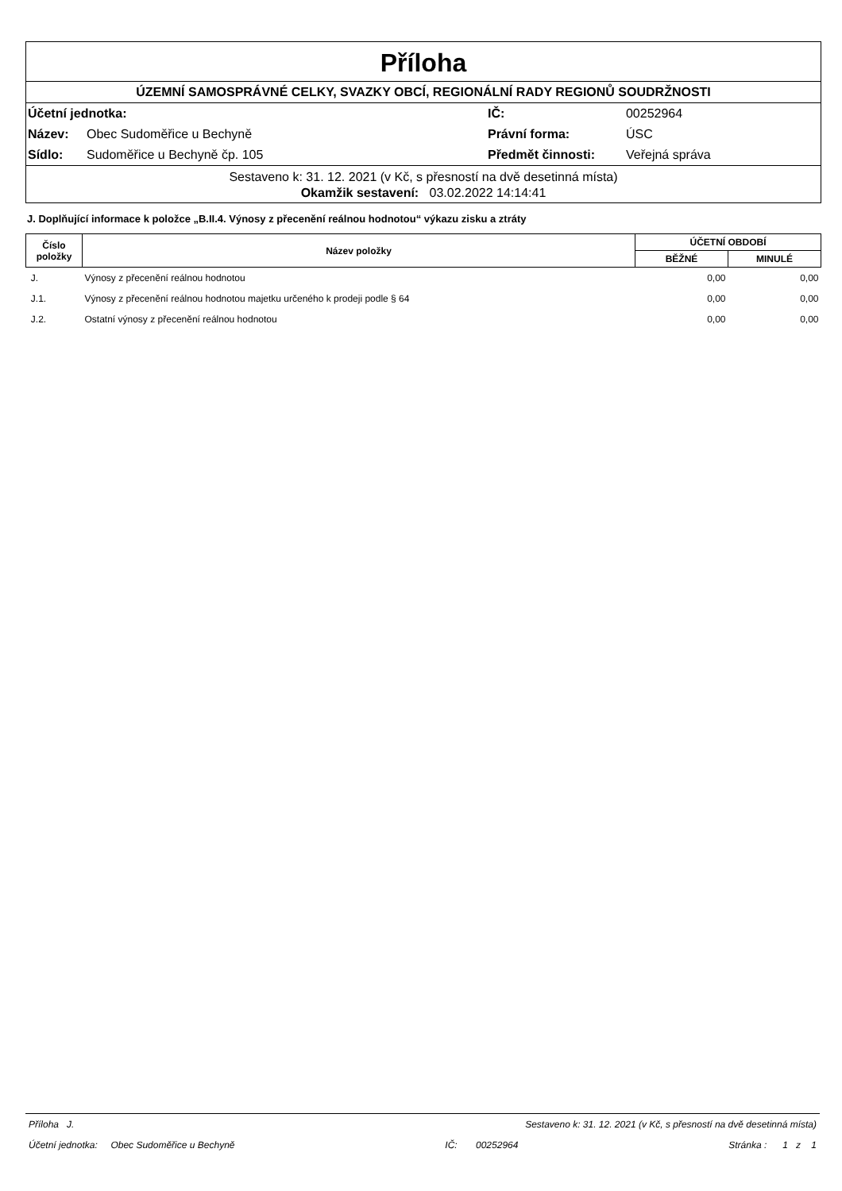Příloha
ÚZEMNÍ SAMOSPRÁVNÉ CELKY, SVAZKY OBCÍ, REGIONÁLNÍ RADY REGIONŮ SOUDRŽNOSTI
| Účetní jednotka: | | IČ: | 00252964 |
| Název: | Obec Sudoměřice u Bechyně | Právní forma: | ÚSC |
| Sídlo: | Sudoměřice u Bechyně čp. 105 | Předmět činnosti: | Veřejná správa |
Sestaveno k: 31. 12. 2021 (v Kč, s přesností na dvě desetinná místa)
Okamžik sestavení: 03.02.2022 14:14:41
J. Doplňující informace k položce „B.II.4. Výnosy z přecenění reálnou hodnotou“ výkazu zisku a ztráty
| Číslo položky | Název položky | ÚČETNÍ OBDOBÍ | |
| --- | --- | --- | --- |
| | | BĚŽNÉ | MINULÉ |
| J. | Výnosy z přecenění reálnou hodnotou | 0,00 | 0,00 |
| J.1. | Výnosy z přecenění reálnou hodnotou majetku určeného k prodeji podle § 64 | 0,00 | 0,00 |
| J.2. | Ostatní výnosy z přecenění reálnou hodnotou | 0,00 | 0,00 |
Příloha J. Sestaveno k: 31. 12. 2021 (v Kč, s přesností na dvě desetinná místa)
Účetní jednotka: Obec Sudoměřice u Bechyně IČ: 00252964 Stránka : 1 z 1